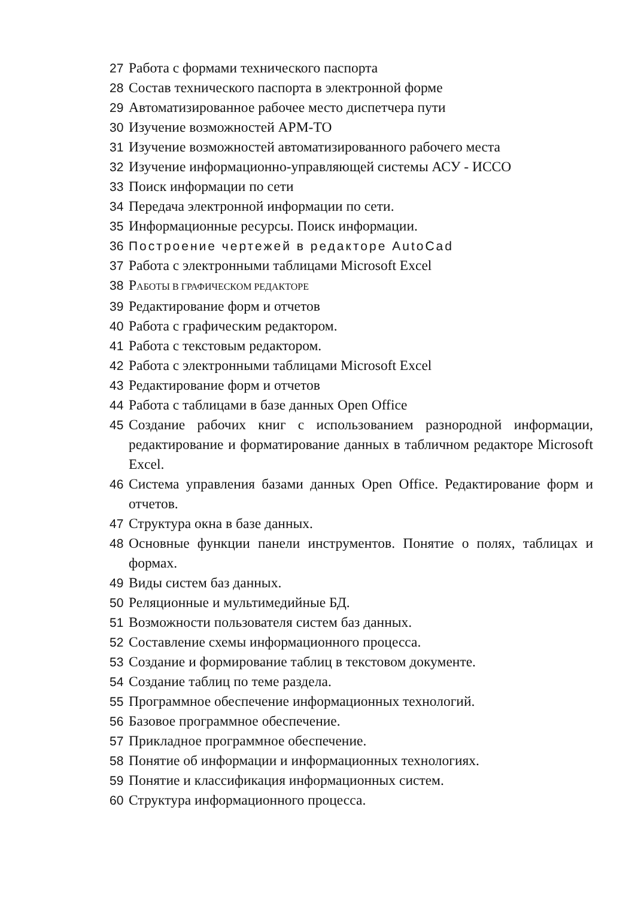27 Работа с формами технического паспорта
28 Состав технического паспорта в электронной форме
29 Автоматизированное рабочее место диспетчера пути
30 Изучение возможностей АРМ-ТО
31 Изучение возможностей автоматизированного рабочего места
32 Изучение информационно-управляющей системы АСУ - ИССО
33 Поиск информации по сети
34 Передача электронной информации по сети.
35 Информационные ресурсы. Поиск информации.
36 Построение чертежей в редакторе AutoCad
37 Работа с электронными таблицами Microsoft Excel
38 РАБОТЫ В ГРАФИЧЕСКОМ РЕДАКТОРЕ
39 Редактирование форм и отчетов
40 Работа с графическим редактором.
41 Работа с текстовым редактором.
42 Работа с электронными таблицами Microsoft Excel
43 Редактирование форм и отчетов
44 Работа с таблицами в базе данных Open Office
45 Создание рабочих книг с использованием разнородной информации, редактирование и форматирование данных в табличном редакторе Microsoft Excel.
46 Система управления базами данных Open Office. Редактирование форм и отчетов.
47 Структура окна в базе данных.
48 Основные функции панели инструментов. Понятие о полях, таблицах и формах.
49 Виды систем баз данных.
50 Реляционные и мультимедийные БД.
51 Возможности пользователя систем баз данных.
52 Составление схемы информационного процесса.
53 Создание и формирование таблиц в текстовом документе.
54 Создание таблиц по теме раздела.
55 Программное обеспечение информационных технологий.
56 Базовое программное обеспечение.
57 Прикладное программное обеспечение.
58 Понятие об информации и информационных технологиях.
59 Понятие и классификация информационных систем.
60 Структура информационного процесса.